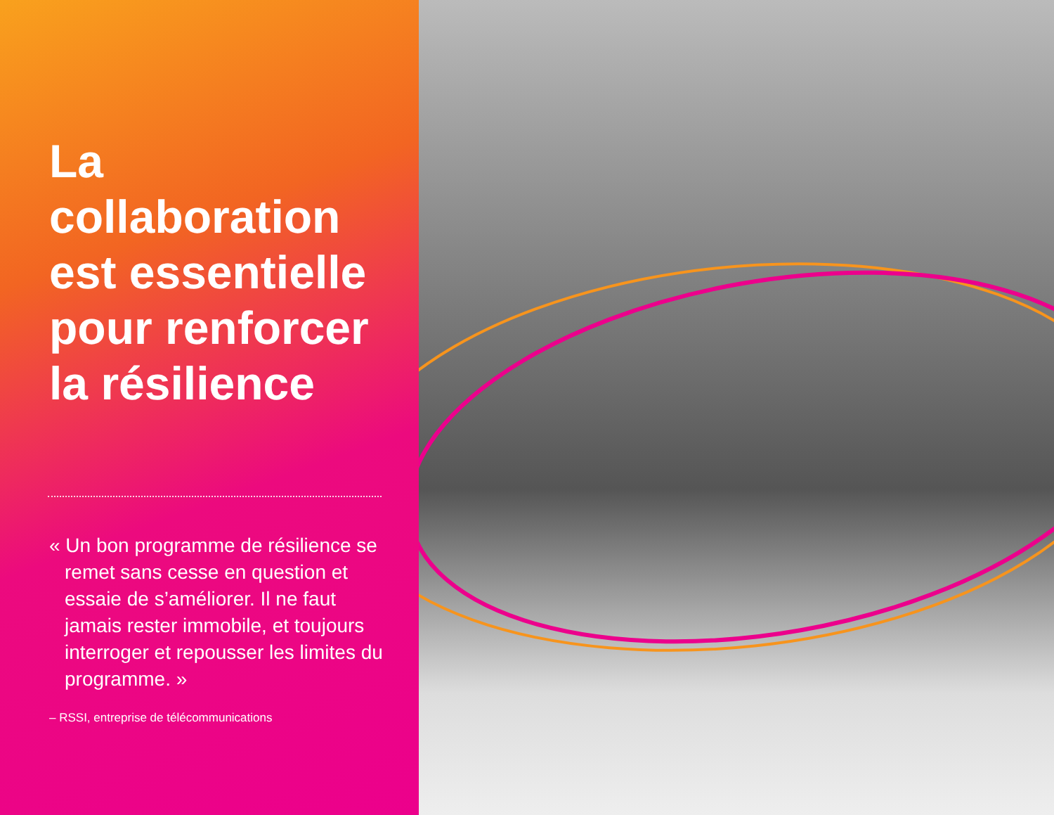La
collaboration
est essentielle
pour renforcer
la résilience
« Un bon programme de résilience se remet sans cesse en question et essaie de s’améliorer. Il ne faut jamais rester immobile, et toujours interroger et repousser les limites du programme. »
– RSSI, entreprise de télécommunications